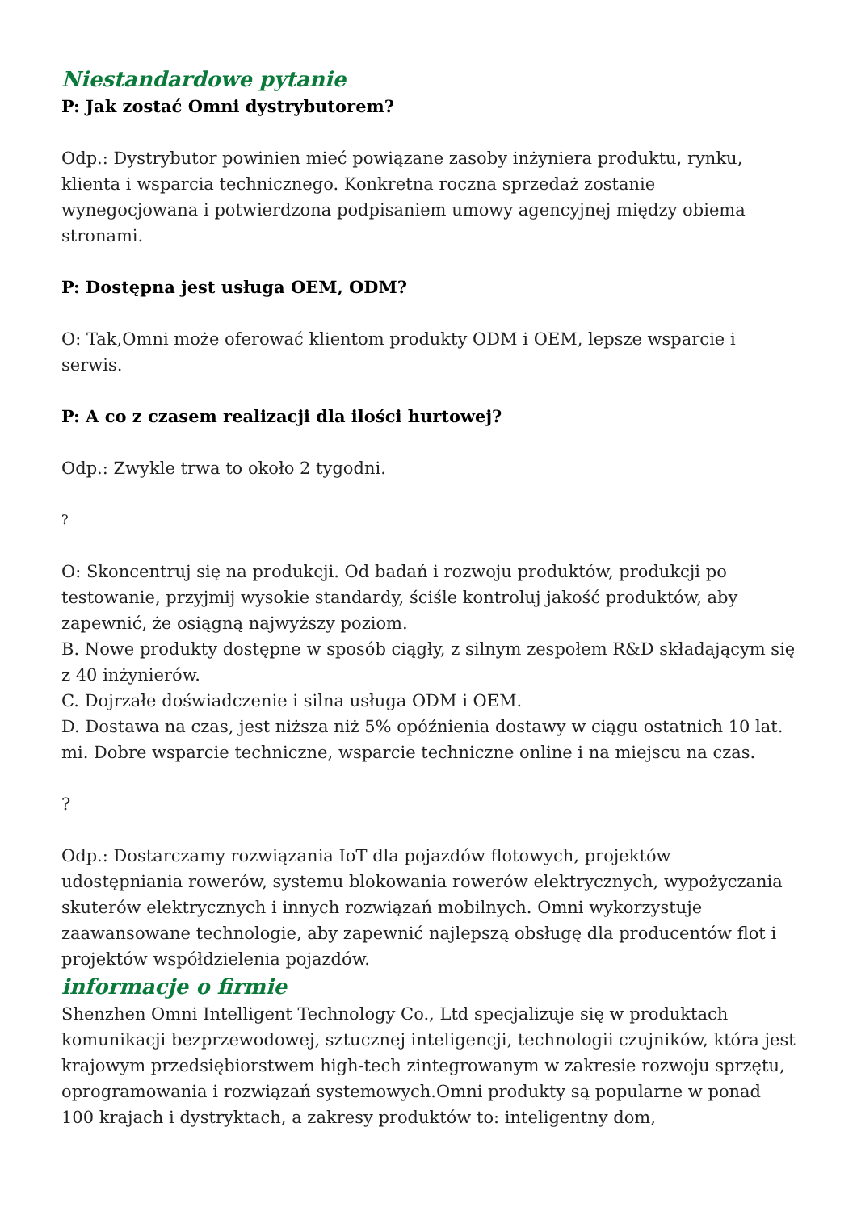Niestandardowe pytanie
P: Jak zostać Omni dystrybutorem?
Odp.: Dystrybutor powinien mieć powiązane zasoby inżyniera produktu, rynku, klienta i wsparcia technicznego. Konkretna roczna sprzedaż zostanie wynegocjowana i potwierdzona podpisaniem umowy agencyjnej między obiema stronami.
P: Dostępna jest usługa OEM, ODM?
O: Tak,Omni może oferować klientom produkty ODM i OEM, lepsze wsparcie i serwis.
P: A co z czasem realizacji dla ilości hurtowej?
Odp.: Zwykle trwa to około 2 tygodni.
?
O: Skoncentruj się na produkcji. Od badań i rozwoju produktów, produkcji po testowanie, przyjmij wysokie standardy, ściśle kontroluj jakość produktów, aby zapewnić, że osiągną najwyższy poziom.
B. Nowe produkty dostępne w sposób ciągły, z silnym zespołem R&D składającym się z 40 inżynierów.
C. Dojrzałe doświadczenie i silna usługa ODM i OEM.
D. Dostawa na czas, jest niższa niż 5% opóźnienia dostawy w ciągu ostatnich 10 lat.
mi. Dobre wsparcie techniczne, wsparcie techniczne online i na miejscu na czas.
?
Odp.: Dostarczamy rozwiązania IoT dla pojazdów flotowych, projektów udostępniania rowerów, systemu blokowania rowerów elektrycznych, wypożyczania skuterów elektrycznych i innych rozwiązań mobilnych. Omni wykorzystuje zaawansowane technologie, aby zapewnić najlepszą obsługę dla producentów flot i projektów współdzielenia pojazdów.
informacje o firmie
Shenzhen Omni Intelligent Technology Co., Ltd specjalizuje się w produktach komunikacji bezprzewodowej, sztucznej inteligencji, technologii czujników, która jest krajowym przedsiębiorstwem high-tech zintegrowanym w zakresie rozwoju sprzętu, oprogramowania i rozwiązań systemowych.Omni produkty są popularne w ponad 100 krajach i dystryktach, a zakresy produktów to: inteligentny dom,